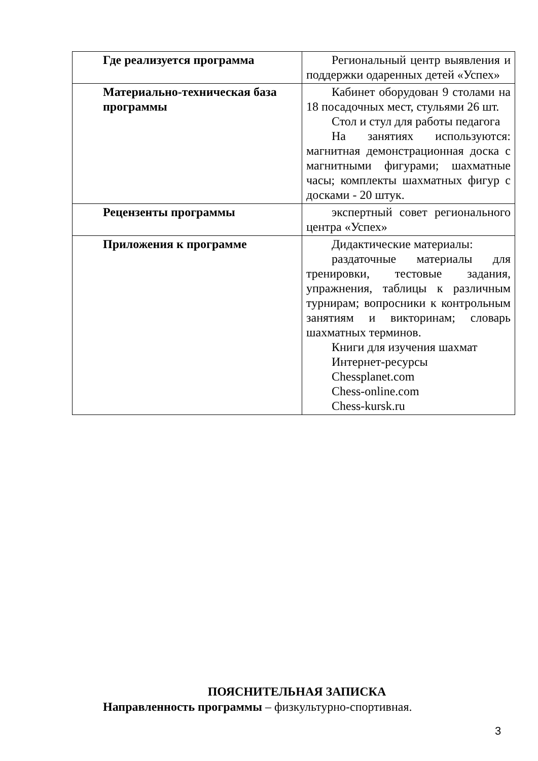| Где реализуется программа | Региональный центр выявления и поддержки одаренных детей «Успех» |
| Материально-техническая база программы | Кабинет оборудован 9 столами на 18 посадочных мест, стульями 26 шт. Стол и стул для работы педагога На занятиях используются: магнитная демонстрационная доска с магнитными фигурами; шахматные часы; комплекты шахматных фигур с досками - 20 штук. |
| Рецензенты программы | экспертный совет регионального центра «Успех» |
| Приложения к программе | Дидактические материалы: раздаточные материалы для тренировки, тестовые задания, упражнения, таблицы к различным турнирам; вопросники к контрольным занятиям и викторинам; словарь шахматных терминов. Книги для изучения шахмат Интернет-ресурсы Chessplanet.com Chess-online.com Chess-kursk.ru |
ПОЯСНИТЕЛЬНАЯ ЗАПИСКА
Направленность программы – физкультурно-спортивная.
3